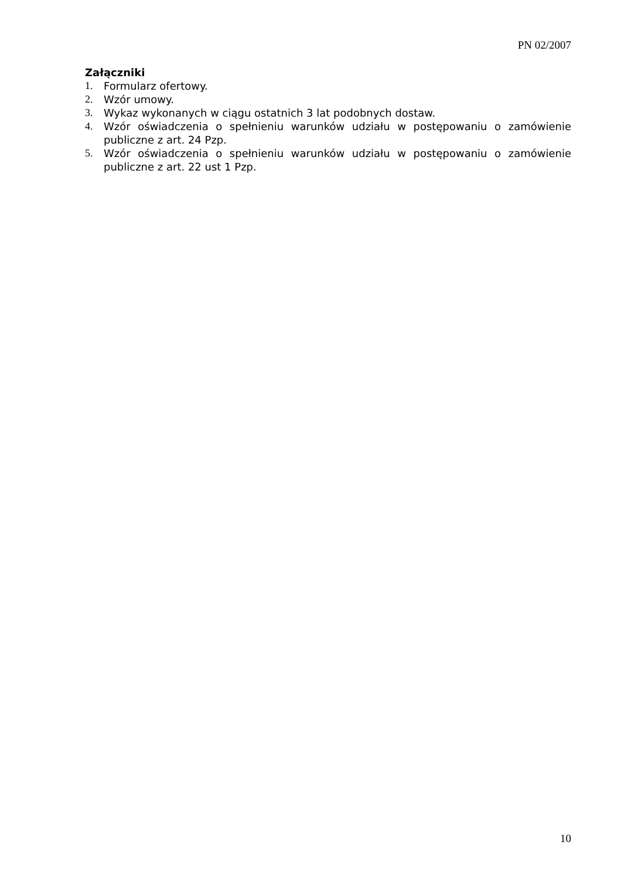PN 02/2007
Załączniki
1. Formularz ofertowy.
2. Wzór umowy.
3. Wykaz wykonanych w ciągu ostatnich 3 lat podobnych dostaw.
4. Wzór oświadczenia o spełnieniu warunków udziału w postępowaniu o zamówienie publiczne z art. 24 Pzp.
5. Wzór oświadczenia o spełnieniu warunków udziału w postępowaniu o zamówienie publiczne z art. 22 ust 1 Pzp.
10